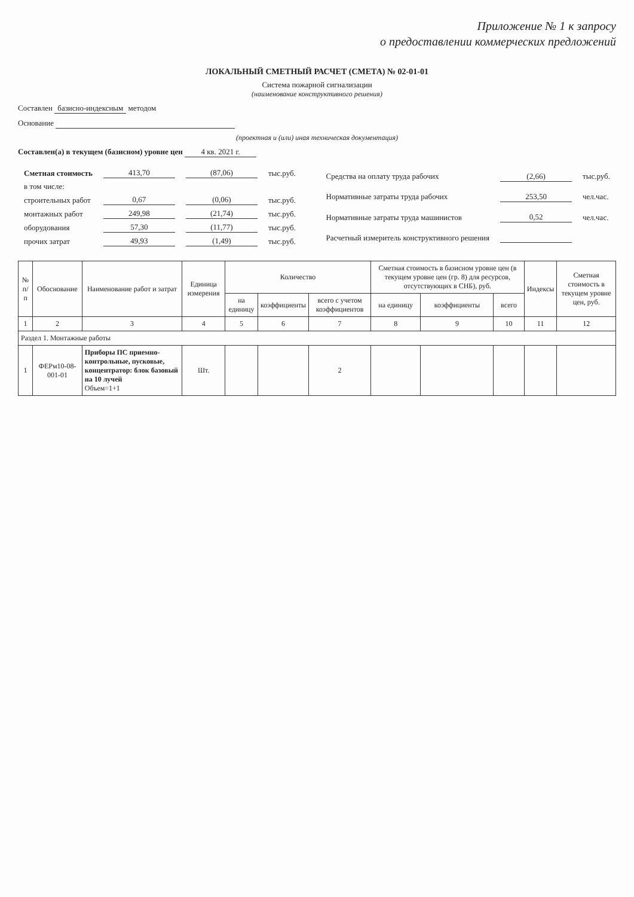Приложение № 1 к запросу
о предоставлении коммерческих предложений
ЛОКАЛЬНЫЙ СМЕТНЫЙ РАСЧЕТ (СМЕТА) № 02-01-01
Система пожарной сигнализации
(наименование конструктивного решения)
Составлен базисно-индексным методом
Основание
(проектная и (или) иная техническая документация)
Составлен(а) в текущем (базисном) уровне цен 4 кв. 2021 г.
| Сметная стоимость | 413,70 | (87,06) | тыс.руб. |
| в том числе: | | | |
| строительных работ | 0,67 | (0,06) | тыс.руб. |
| монтажных работ | 249,98 | (21,74) | тыс.руб. |
| оборудования | 57,30 | (11,77) | тыс.руб. |
| прочих затрат | 49,93 | (1,49) | тыс.руб. |
| Средства на оплату труда рабочих | (2,66) | тыс.руб. |
| Нормативные затраты труда рабочих | 253,50 | чел.час. |
| Нормативные затраты труда машинистов | 0,52 | чел.час. |
| Расчетный измеритель конструктивного решения | | |
| № п/п | Обоснование | Наименование работ и затрат | Единица измерения | Количество | | | Сметная стоимость в базисном уровне цен (в текущем уровне цен (гр. 8) для ресурсов, отсутствующих в СНБ), руб. | | | Индексы | Сметная стоимость в текущем уровне цен, руб. |
| --- | --- | --- | --- | --- | --- | --- | --- | --- | --- | --- | --- |
| | | | | на единицу | коэффициенты | всего с учетом коэффициентов | на единицу | коэффициенты | всего | | |
| 1 | 2 | 3 | 4 | 5 | 6 | 7 | 8 | 9 | 10 | 11 | 12 |
| Раздел 1. Монтажные работы | | | | | | | | | | | |
| 1 | ФЕРм10-08-001-01 | Приборы ПС приемно-контрольные, пусковые, концентратор: блок базовый на 10 лучей Объем=1+1 | Шт. | | | 2 | | | | | |